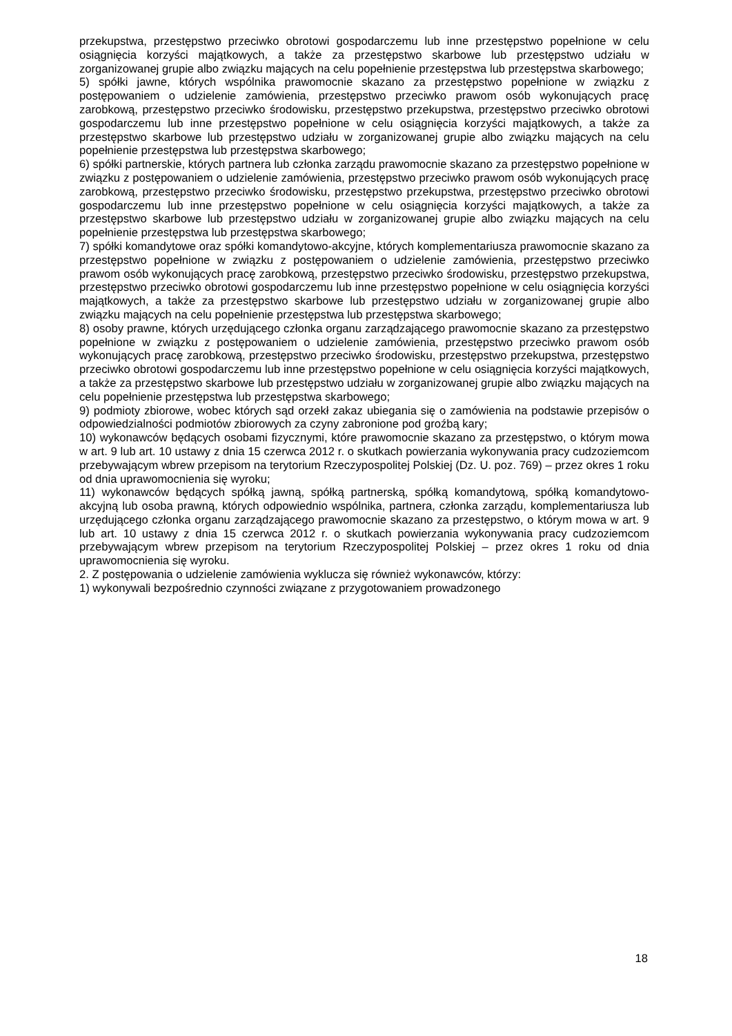przekupstwa, przestępstwo przeciwko obrotowi gospodarczemu lub inne przestępstwo popełnione w celu osiągnięcia korzyści majątkowych, a także za przestępstwo skarbowe lub przestępstwo udziału w zorganizowanej grupie albo związku mających na celu popełnienie przestępstwa lub przestępstwa skarbowego;
5) spółki jawne, których wspólnika prawomocnie skazano za przestępstwo popełnione w związku z postępowaniem o udzielenie zamówienia, przestępstwo przeciwko prawom osób wykonujących pracę zarobkową, przestępstwo przeciwko środowisku, przestępstwo przekupstwa, przestępstwo przeciwko obrotowi gospodarczemu lub inne przestępstwo popełnione w celu osiągnięcia korzyści majątkowych, a także za przestępstwo skarbowe lub przestępstwo udziału w zorganizowanej grupie albo związku mających na celu popełnienie przestępstwa lub przestępstwa skarbowego;
6) spółki partnerskie, których partnera lub członka zarządu prawomocnie skazano za przestępstwo popełnione w związku z postępowaniem o udzielenie zamówienia, przestępstwo przeciwko prawom osób wykonujących pracę zarobkową, przestępstwo przeciwko środowisku, przestępstwo przekupstwa, przestępstwo przeciwko obrotowi gospodarczemu lub inne przestępstwo popełnione w celu osiągnięcia korzyści majątkowych, a także za przestępstwo skarbowe lub przestępstwo udziału w zorganizowanej grupie albo związku mających na celu popełnienie przestępstwa lub przestępstwa skarbowego;
7) spółki komandytowe oraz spółki komandytowo-akcyjne, których komplementariusza prawomocnie skazano za przestępstwo popełnione w związku z postępowaniem o udzielenie zamówienia, przestępstwo przeciwko prawom osób wykonujących pracę zarobkową, przestępstwo przeciwko środowisku, przestępstwo przekupstwa, przestępstwo przeciwko obrotowi gospodarczemu lub inne przestępstwo popełnione w celu osiągnięcia korzyści majątkowych, a także za przestępstwo skarbowe lub przestępstwo udziału w zorganizowanej grupie albo związku mających na celu popełnienie przestępstwa lub przestępstwa skarbowego;
8) osoby prawne, których urzędującego członka organu zarządzającego prawomocnie skazano za przestępstwo popełnione w związku z postępowaniem o udzielenie zamówienia, przestępstwo przeciwko prawom osób wykonujących pracę zarobkową, przestępstwo przeciwko środowisku, przestępstwo przekupstwa, przestępstwo przeciwko obrotowi gospodarczemu lub inne przestępstwo popełnione w celu osiągnięcia korzyści majątkowych, a także za przestępstwo skarbowe lub przestępstwo udziału w zorganizowanej grupie albo związku mających na celu popełnienie przestępstwa lub przestępstwa skarbowego;
9) podmioty zbiorowe, wobec których sąd orzekł zakaz ubiegania się o zamówienia na podstawie przepisów o odpowiedzialności podmiotów zbiorowych za czyny zabronione pod groźbą kary;
10) wykonawców będących osobami fizycznymi, które prawomocnie skazano za przestępstwo, o którym mowa w art. 9 lub art. 10 ustawy z dnia 15 czerwca 2012 r. o skutkach powierzania wykonywania pracy cudzoziemcom przebywającym wbrew przepisom na terytorium Rzeczypospolitej Polskiej (Dz. U. poz. 769) – przez okres 1 roku od dnia uprawomocnienia się wyroku;
11) wykonawców będących spółką jawną, spółką partnerską, spółką komandytową, spółką komandytowo-akcyjną lub osoba prawną, których odpowiednio wspólnika, partnera, członka zarządu, komplementariusza lub urzędującego członka organu zarządzającego prawomocnie skazano za przestępstwo, o którym mowa w art. 9 lub art. 10 ustawy z dnia 15 czerwca 2012 r. o skutkach powierzania wykonywania pracy cudzoziemcom przebywającym wbrew przepisom na terytorium Rzeczypospolitej Polskiej – przez okres 1 roku od dnia uprawomocnienia się wyroku.
2. Z postępowania o udzielenie zamówienia wyklucza się również wykonawców, którzy:
1) wykonywali bezpośrednio czynności związane z przygotowaniem prowadzonego
18